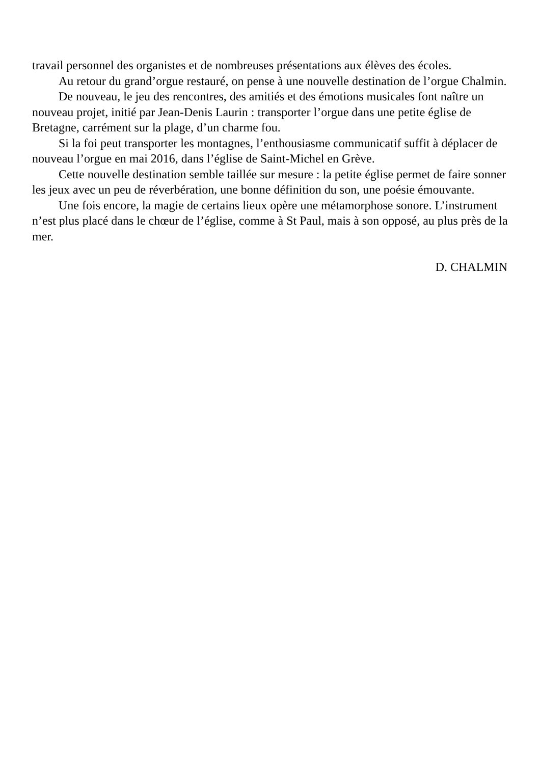travail personnel des organistes et de nombreuses présentations aux élèves des écoles.
Au retour du grand’orgue restauré, on pense à une nouvelle destination de l’orgue Chalmin.
De nouveau, le jeu des rencontres, des amitiés et des émotions musicales font naître un nouveau projet, initié par Jean-Denis Laurin : transporter l’orgue dans une petite église de Bretagne, carrément sur la plage, d’un charme fou.
Si la foi peut transporter les montagnes, l’enthousiasme communicatif suffit à déplacer de nouveau l’orgue en mai 2016, dans l’église de Saint-Michel en Grève.
Cette nouvelle destination semble taillée sur mesure : la petite église permet de faire sonner les jeux avec un peu de réverbération, une bonne définition du son, une poésie émouvante.
Une fois encore, la magie de certains lieux opère une métamorphose sonore. L’instrument n’est plus placé dans le chœur de l’église, comme à St Paul, mais à son opposé, au plus près de la mer.
D. CHALMIN